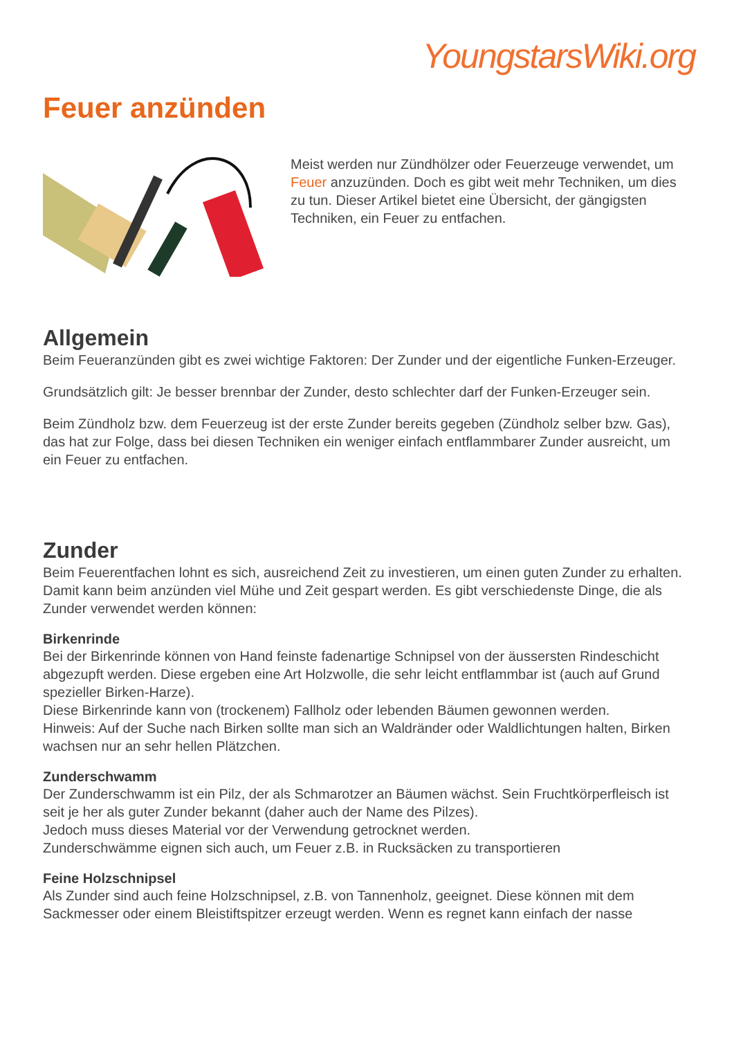YoungstarsWiki.org
Feuer anzünden
Meist werden nur Zündhölzer oder Feuerzeuge verwendet, um Feuer anzuzünden. Doch es gibt weit mehr Techniken, um dies zu tun. Dieser Artikel bietet eine Übersicht, der gängigsten Techniken, ein Feuer zu entfachen.
Allgemein
Beim Feueranzünden gibt es zwei wichtige Faktoren: Der Zunder und der eigentliche Funken-Erzeuger.
Grundsätzlich gilt: Je besser brennbar der Zunder, desto schlechter darf der Funken-Erzeuger sein.
Beim Zündholz bzw. dem Feuerzeug ist der erste Zunder bereits gegeben (Zündholz selber bzw. Gas), das hat zur Folge, dass bei diesen Techniken ein weniger einfach entflammbarer Zunder ausreicht, um ein Feuer zu entfachen.
Zunder
Beim Feuerentfachen lohnt es sich, ausreichend Zeit zu investieren, um einen guten Zunder zu erhalten. Damit kann beim anzünden viel Mühe und Zeit gespart werden. Es gibt verschiedenste Dinge, die als Zunder verwendet werden können:
Birkenrinde
Bei der Birkenrinde können von Hand feinste fadenartige Schnipsel von der äussersten Rindeschicht abgezupft werden. Diese ergeben eine Art Holzwolle, die sehr leicht entflammbar ist (auch auf Grund spezieller Birken-Harze).
Diese Birkenrinde kann von (trockenem) Fallholz oder lebenden Bäumen gewonnen werden.
Hinweis: Auf der Suche nach Birken sollte man sich an Waldränder oder Waldlichtungen halten, Birken wachsen nur an sehr hellen Plätzchen.
Zunderschwamm
Der Zunderschwamm ist ein Pilz, der als Schmarotzer an Bäumen wächst. Sein Fruchtkörperfleisch ist seit je her als guter Zunder bekannt (daher auch der Name des Pilzes).
Jedoch muss dieses Material vor der Verwendung getrocknet werden.
Zunderschwämme eignen sich auch, um Feuer z.B. in Rucksäcken zu transportieren
Feine Holzschnipsel
Als Zunder sind auch feine Holzschnipsel, z.B. von Tannenholz, geeignet. Diese können mit dem Sackmesser oder einem Bleistiftspitzer erzeugt werden. Wenn es regnet kann einfach der nasse